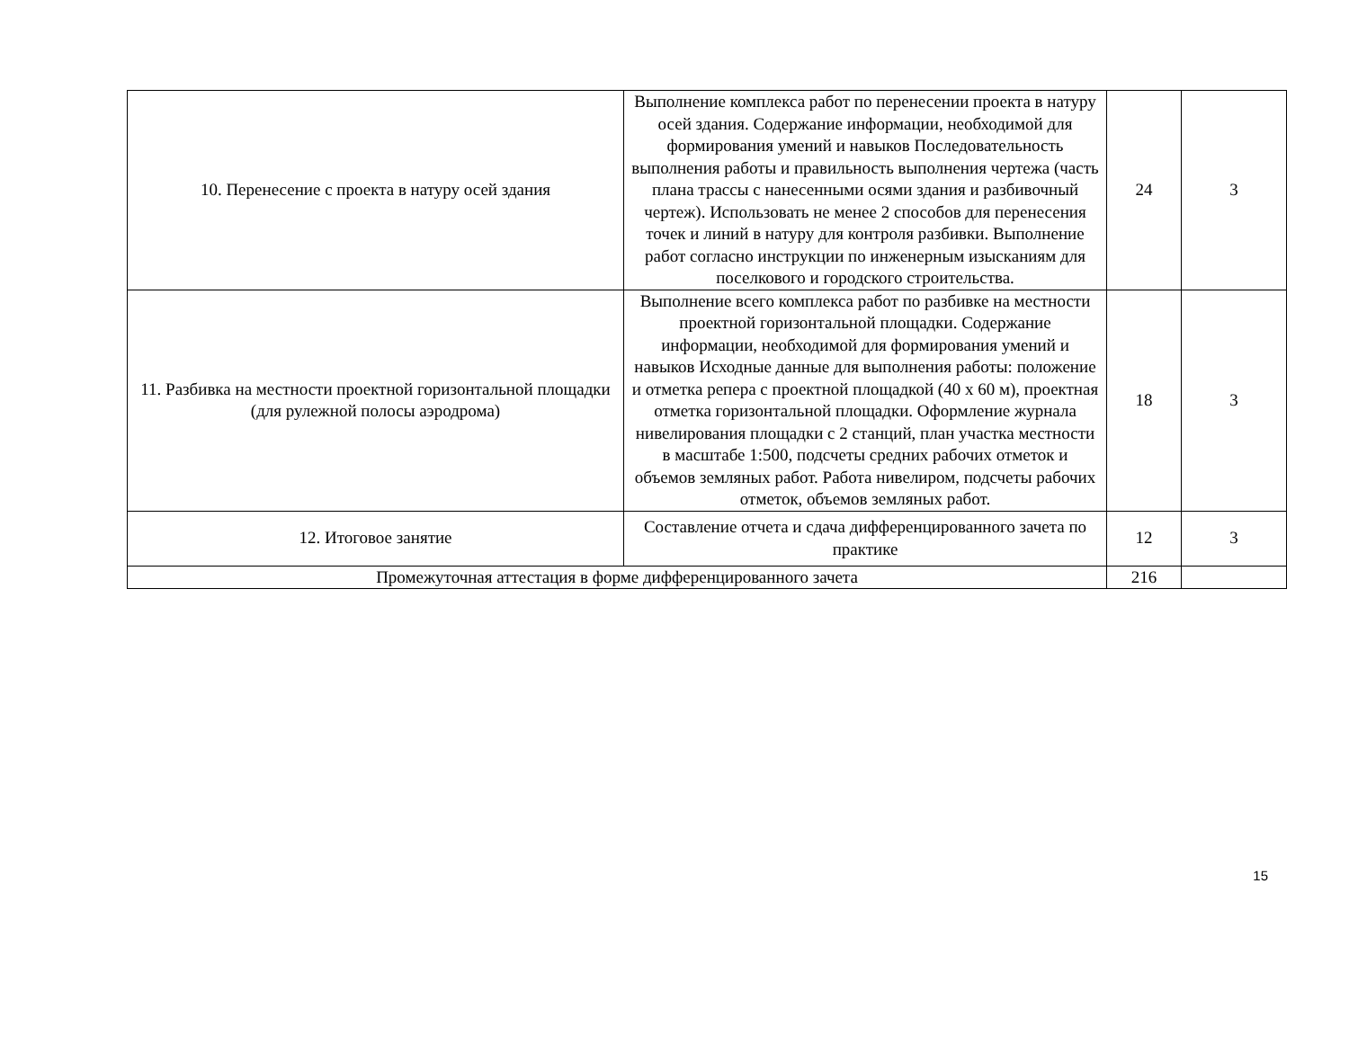| 10. Перенесение с проекта в натуру осей здания | Выполнение комплекса работ по перенесении проекта в натуру осей здания. Содержание информации, необходимой для формирования умений и навыков Последовательность выполнения работы и правильность выполнения чертежа (часть плана трассы с нанесенными осями здания и разбивочный чертеж). Использовать не менее 2 способов для перенесения точек и линий в натуру для контроля разбивки. Выполнение работ согласно инструкции по инженерным изысканиям для поселкового и городского строительства. | 24 | 3 |
| 11. Разбивка на местности проектной горизонтальной площадки (для рулежной полосы аэродрома) | Выполнение всего комплекса работ по разбивке на местности проектной горизонтальной площадки. Содержание информации, необходимой для формирования умений и навыков Исходные данные для выполнения работы: положение и отметка репера с проектной площадкой (40 х 60 м), проектная отметка горизонтальной площадки. Оформление журнала нивелирования площадки с 2 станций, план участка местности в масштабе 1:500, подсчеты средних рабочих отметок и объемов земляных работ. Работа нивелиром, подсчеты рабочих отметок, объемов земляных работ. | 18 | 3 |
| 12. Итоговое занятие | Составление отчета и сдача дифференцированного зачета по практике | 12 | 3 |
| Промежуточная аттестация в форме дифференцированного зачета | | 216 | |
15